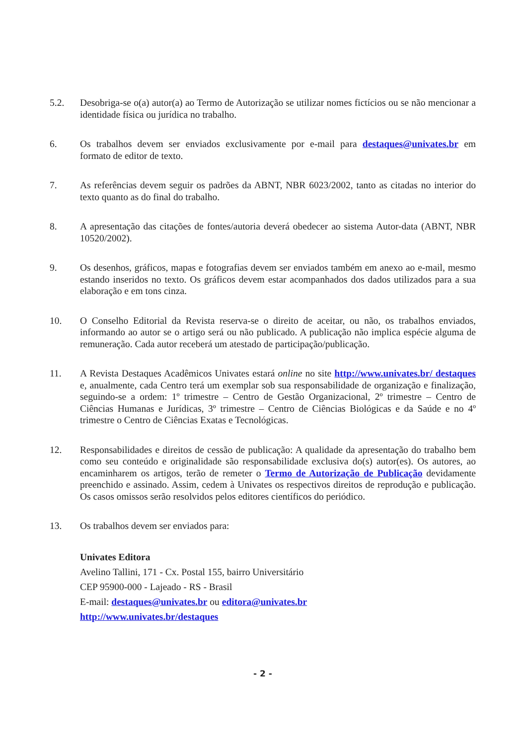5.2. Desobriga-se o(a) autor(a) ao Termo de Autorização se utilizar nomes fictícios ou se não mencionar a identidade física ou jurídica no trabalho.
6. Os trabalhos devem ser enviados exclusivamente por e-mail para destaques@univates.br em formato de editor de texto.
7. As referências devem seguir os padrões da ABNT, NBR 6023/2002, tanto as citadas no interior do texto quanto as do final do trabalho.
8. A apresentação das citações de fontes/autoria deverá obedecer ao sistema Autor-data (ABNT, NBR 10520/2002).
9. Os desenhos, gráficos, mapas e fotografias devem ser enviados também em anexo ao e-mail, mesmo estando inseridos no texto. Os gráficos devem estar acompanhados dos dados utilizados para a sua elaboração e em tons cinza.
10. O Conselho Editorial da Revista reserva-se o direito de aceitar, ou não, os trabalhos enviados, informando ao autor se o artigo será ou não publicado. A publicação não implica espécie alguma de remuneração. Cada autor receberá um atestado de participação/publicação.
11. A Revista Destaques Acadêmicos Univates estará online no site http://www.univates.br/ destaques e, anualmente, cada Centro terá um exemplar sob sua responsabilidade de organização e finalização, seguindo-se a ordem: 1º trimestre – Centro de Gestão Organizacional, 2º trimestre – Centro de Ciências Humanas e Jurídicas, 3º trimestre – Centro de Ciências Biológicas e da Saúde e no 4º trimestre o Centro de Ciências Exatas e Tecnológicas.
12. Responsabilidades e direitos de cessão de publicação: A qualidade da apresentação do trabalho bem como seu conteúdo e originalidade são responsabilidade exclusiva do(s) autor(es). Os autores, ao encaminharem os artigos, terão de remeter o Termo de Autorização de Publicação devidamente preenchido e assinado. Assim, cedem à Univates os respectivos direitos de reprodução e publicação. Os casos omissos serão resolvidos pelos editores científicos do periódico.
13. Os trabalhos devem ser enviados para:
Univates Editora
Avelino Tallini, 171 - Cx. Postal 155, bairro Universitário
CEP 95900-000 - Lajeado - RS - Brasil
E-mail: destaques@univates.br ou editora@univates.br
http://www.univates.br/destaques
- 2 -